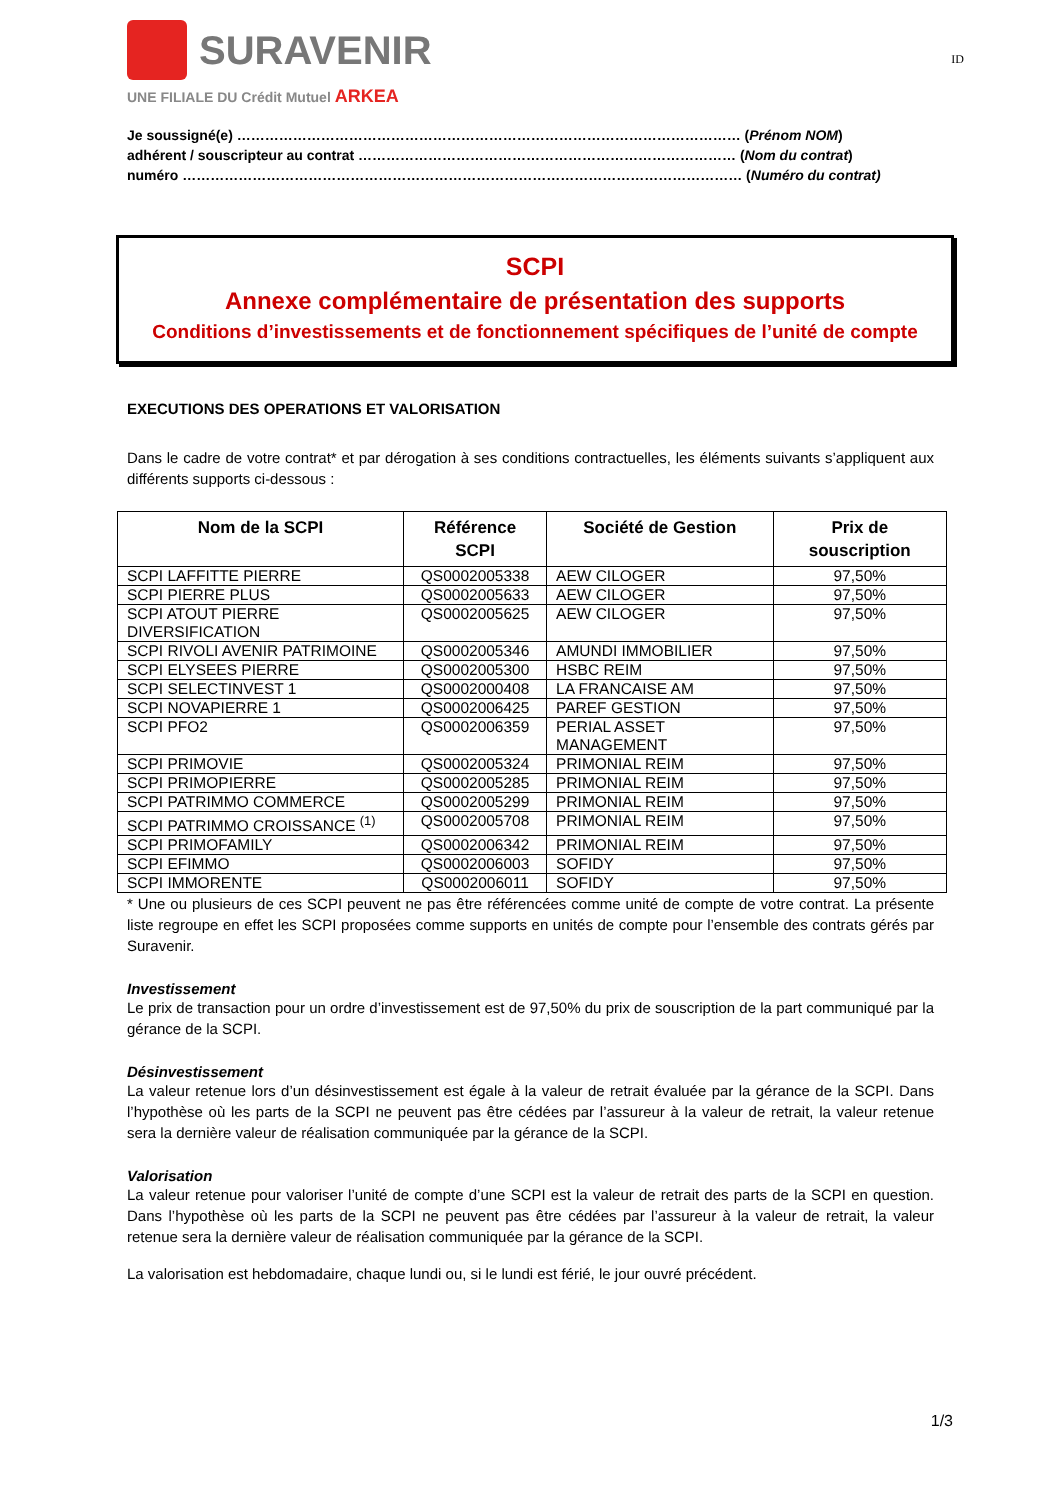SURAVENIR
UNE FILIALE DU Crédit Mutuel ARKEA
ID
Je soussigné(e) ……………………………………………………………………………………………… (Prénom NOM)
adhérent / souscripteur au contrat ……………………………………………………………………… (Nom du contrat)
numéro ………………………………………………………………………………………………………… (Numéro du contrat)
SCPI
Annexe complémentaire de présentation des supports
Conditions d’investissements et de fonctionnement spécifiques de l’unité de compte
EXECUTIONS DES OPERATIONS ET VALORISATION
Dans le cadre de votre contrat* et par dérogation à ses conditions contractuelles, les éléments suivants s’appliquent aux différents supports ci-dessous :
| Nom de la SCPI | Référence SCPI | Société de Gestion | Prix de souscription |
| --- | --- | --- | --- |
| SCPI LAFFITTE PIERRE | QS0002005338 | AEW CILOGER | 97,50% |
| SCPI PIERRE PLUS | QS0002005633 | AEW CILOGER | 97,50% |
| SCPI ATOUT PIERRE DIVERSIFICATION | QS0002005625 | AEW CILOGER | 97,50% |
| SCPI RIVOLI AVENIR PATRIMOINE | QS0002005346 | AMUNDI IMMOBILIER | 97,50% |
| SCPI ELYSEES PIERRE | QS0002005300 | HSBC REIM | 97,50% |
| SCPI SELECTINVEST 1 | QS0002000408 | LA FRANCAISE AM | 97,50% |
| SCPI NOVAPIERRE 1 | QS0002006425 | PAREF GESTION | 97,50% |
| SCPI PFO2 | QS0002006359 | PERIAL ASSET MANAGEMENT | 97,50% |
| SCPI PRIMOVIE | QS0002005324 | PRIMONIAL REIM | 97,50% |
| SCPI PRIMOPIERRE | QS0002005285 | PRIMONIAL REIM | 97,50% |
| SCPI PATRIMMO COMMERCE | QS0002005299 | PRIMONIAL REIM | 97,50% |
| SCPI PATRIMMO CROISSANCE <sup>(1)</sup> | QS0002005708 | PRIMONIAL REIM | 97,50% |
| SCPI PRIMOFAMILY | QS0002006342 | PRIMONIAL REIM | 97,50% |
| SCPI EFIMMO | QS0002006003 | SOFIDY | 97,50% |
| SCPI IMMORENTE | QS0002006011 | SOFIDY | 97,50% |
* Une ou plusieurs de ces SCPI peuvent ne pas être référencées comme unité de compte de votre contrat. La présente liste regroupe en effet les SCPI proposées comme supports en unités de compte pour l’ensemble des contrats gérés par Suravenir.
Investissement
Le prix de transaction pour un ordre d’investissement est de 97,50% du prix de souscription de la part communiqué par la gérance de la SCPI.
Désinvestissement
La valeur retenue lors d’un désinvestissement est égale à la valeur de retrait évaluée par la gérance de la SCPI. Dans l’hypothèse où les parts de la SCPI ne peuvent pas être cédées par l’assureur à la valeur de retrait, la valeur retenue sera la dernière valeur de réalisation communiquée par la gérance de la SCPI.
Valorisation
La valeur retenue pour valoriser l’unité de compte d’une SCPI est la valeur de retrait des parts de la SCPI en question. Dans l’hypothèse où les parts de la SCPI ne peuvent pas être cédées par l’assureur à la valeur de retrait, la valeur retenue sera la dernière valeur de réalisation communiquée par la gérance de la SCPI.
La valorisation est hebdomadaire, chaque lundi ou, si le lundi est férié, le jour ouvré précédent.
1/3